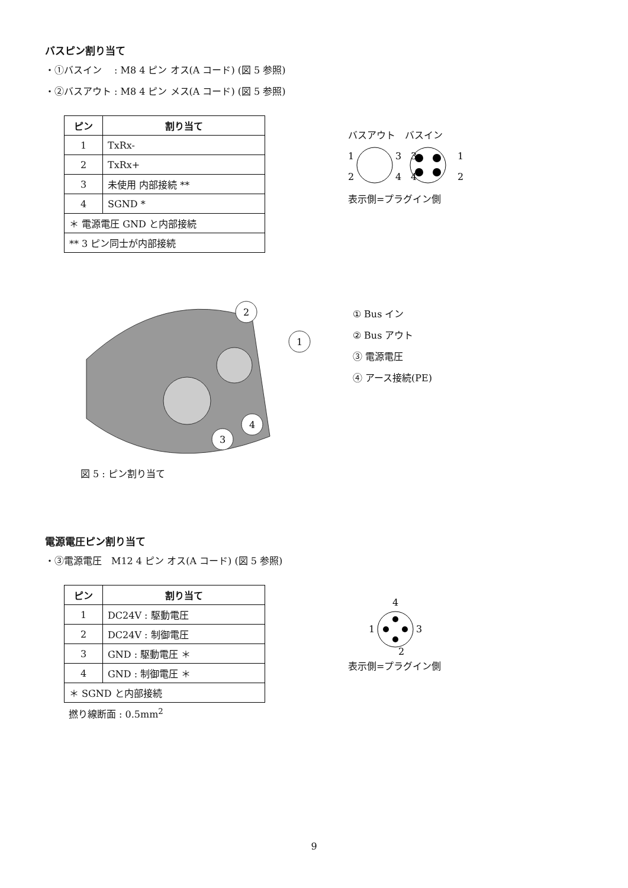バスピン割り当て
・①バスイン　 : M8 4 ピン オス(A コード) (図 5 参照)
・②バスアウト : M8 4 ピン メス(A コード) (図 5 参照)
| ピン | 割り当て |
| --- | --- |
| 1 | TxRx- |
| 2 | TxRx+ |
| 3 | 未使用 内部接続 ** |
| 4 | SGND * |
| ＊ 電源電圧 GND と内部接続 | |
| ** 3 ピン同士が内部接続 | |
バスアウト　バスイン
1
3
2
4
3
1
4
2
表示側=プラグイン側
2
1
4
3
① Bus イン
② Bus アウト
③ 電源電圧
④ アース接続(PE)
図 5 : ピン割り当て
電源電圧ピン割り当て
・③電源電圧　M12 4 ピン オス(A コード) (図 5 参照)
| ピン | 割り当て |
| --- | --- |
| 1 | DC24V : 駆動電圧 |
| 2 | DC24V : 制御電圧 |
| 3 | GND : 駆動電圧 ＊ |
| 4 | GND : 制御電圧 ＊ |
| ＊ SGND と内部接続 | |
撚り線断面 : 0.5mm<sup>2</sup>
4
1
3
2
表示側=プラグイン側
9